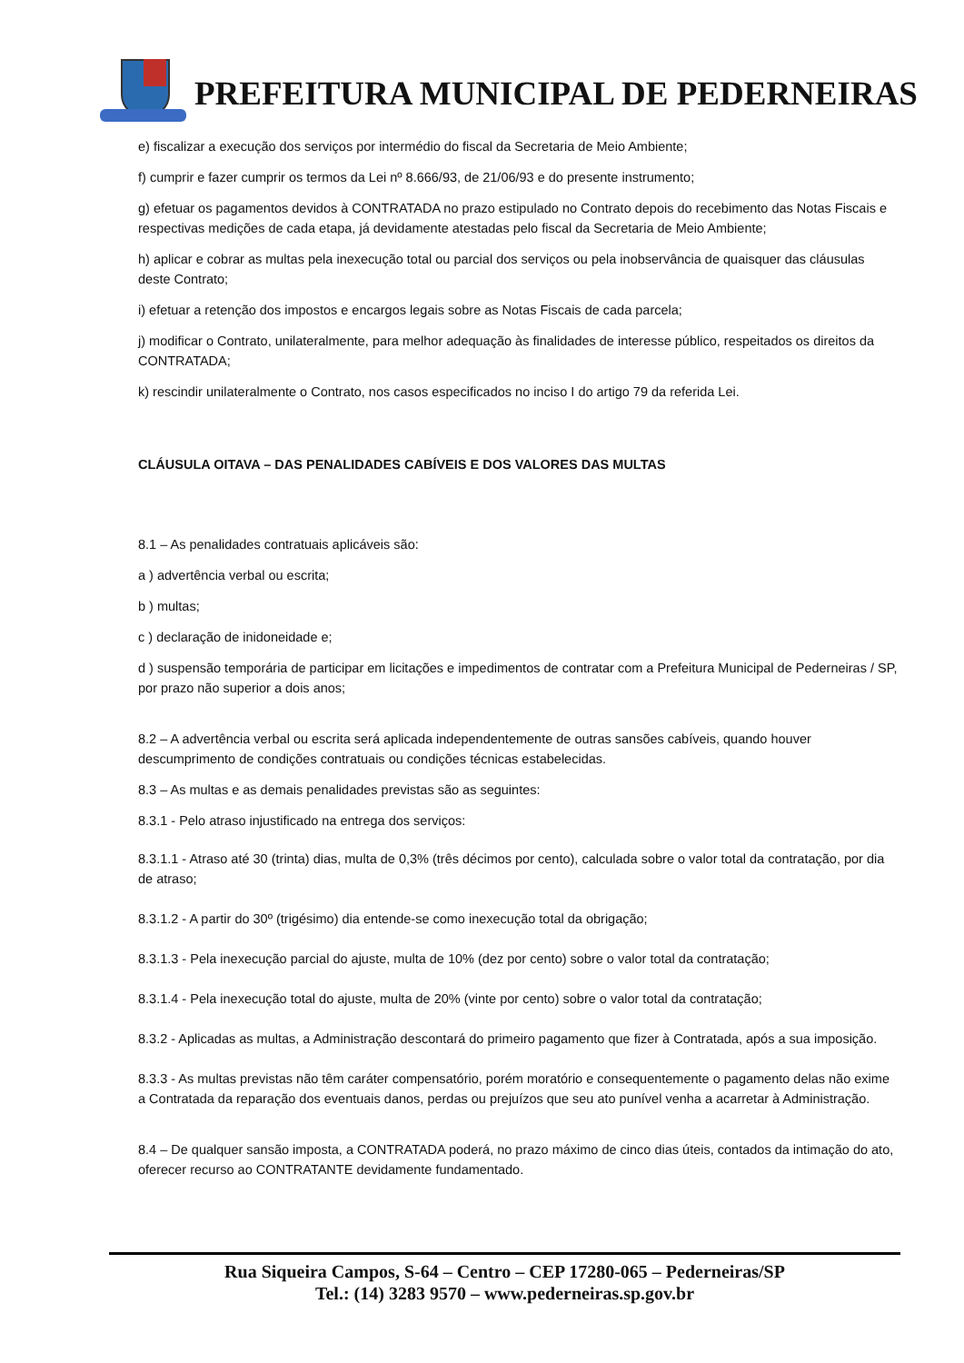PREFEITURA MUNICIPAL DE PEDERNEIRAS
e) fiscalizar a execução dos serviços por intermédio do fiscal da Secretaria de Meio Ambiente;
f) cumprir e fazer cumprir os termos da Lei nº 8.666/93, de 21/06/93 e do presente instrumento;
g) efetuar os pagamentos devidos à CONTRATADA no prazo estipulado no Contrato depois do recebimento das Notas Fiscais e respectivas medições de cada etapa, já devidamente atestadas pelo fiscal da Secretaria de Meio Ambiente;
h) aplicar e cobrar as multas pela inexecução total ou parcial dos serviços ou pela inobservância de quaisquer das cláusulas deste Contrato;
i) efetuar a retenção dos impostos e encargos legais sobre as Notas Fiscais de cada parcela;
j) modificar o Contrato, unilateralmente, para melhor adequação às finalidades de interesse público, respeitados os direitos da CONTRATADA;
k) rescindir unilateralmente o Contrato, nos casos especificados no inciso I do artigo 79 da referida Lei.
CLÁUSULA OITAVA – DAS PENALIDADES CABÍVEIS E DOS VALORES DAS MULTAS
8.1 – As penalidades contratuais aplicáveis são:
a ) advertência verbal ou escrita;
b ) multas;
c ) declaração de inidoneidade e;
d ) suspensão temporária de participar em licitações e impedimentos de contratar com a Prefeitura Municipal de Pederneiras / SP, por prazo não superior a dois anos;
8.2 – A advertência verbal ou escrita será aplicada independentemente de outras sansões cabíveis, quando houver descumprimento de condições contratuais ou condições técnicas estabelecidas.
8.3 – As multas e as demais penalidades previstas são as seguintes:
8.3.1 - Pelo atraso injustificado na entrega dos serviços:
8.3.1.1 - Atraso até 30 (trinta) dias, multa de 0,3% (três décimos por cento), calculada sobre o valor total da contratação, por dia de atraso;
8.3.1.2 - A partir do 30º (trigésimo) dia entende-se como inexecução total da obrigação;
8.3.1.3 - Pela inexecução parcial do ajuste, multa de 10% (dez por cento) sobre o valor total da contratação;
8.3.1.4 - Pela inexecução total do ajuste, multa de 20% (vinte por cento) sobre o valor total da contratação;
8.3.2 - Aplicadas as multas, a Administração descontará do primeiro pagamento que fizer à Contratada, após a sua imposição.
8.3.3 - As multas previstas não têm caráter compensatório, porém moratório e consequentemente o pagamento delas não exime a Contratada da reparação dos eventuais danos, perdas ou prejuízos que seu ato punível venha a acarretar à Administração.
8.4 – De qualquer sansão imposta, a CONTRATADA poderá, no prazo máximo de cinco dias úteis, contados da intimação do ato, oferecer recurso ao CONTRATANTE devidamente fundamentado.
Rua Siqueira Campos, S-64 – Centro – CEP 17280-065 – Pederneiras/SP
Tel.: (14) 3283 9570 – www.pederneiras.sp.gov.br